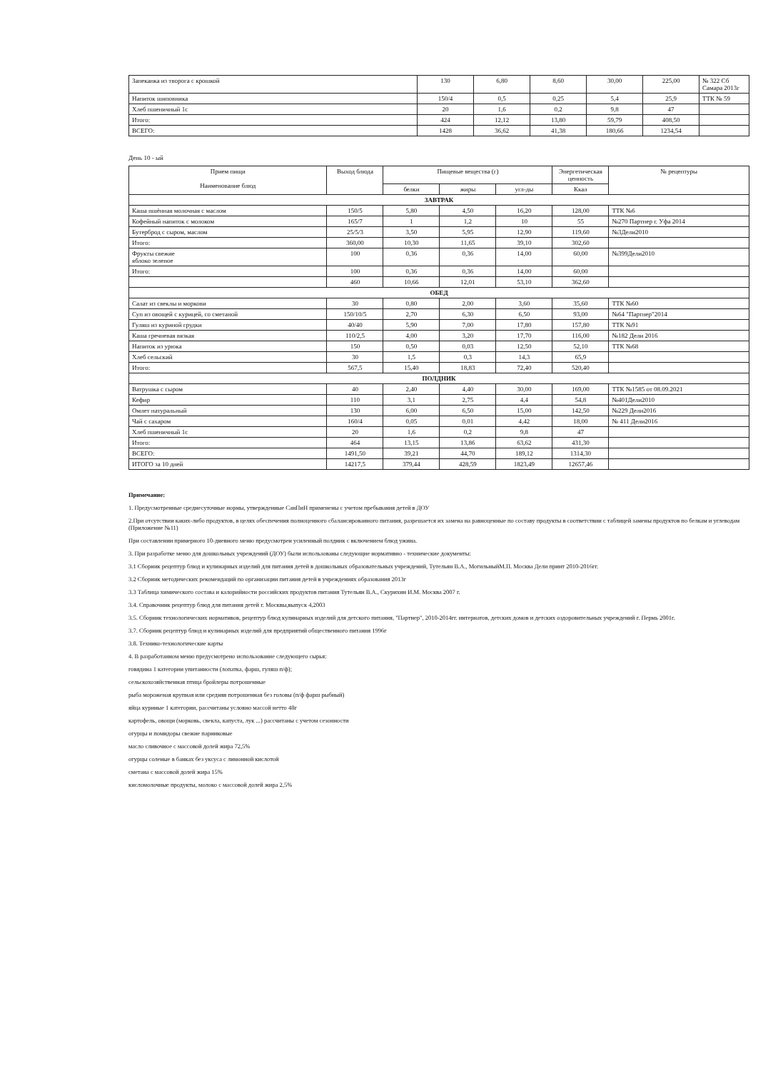| Запеканка из творога с крошкой | 130 | 6,80 | 8,60 | 30,00 | 225,00 | № 322 Сб Самара 2013г |
| Напиток шиповника | 150/4 | 0,5 | 0,25 | 5,4 | 25,9 | ТТК № 59 |
| Хлеб пшеничный 1с | 20 | 1,6 | 0,2 | 9,8 | 47 | |
| Итого: | 424 | 12,12 | 13,80 | 59,79 | 408,50 | |
| ВСЕГО: | 1428 | 36,62 | 41,38 | 180,66 | 1234,54 | |
День 10 - ый
| Прием пищи Наименование блюд | Выход блюда | Пищевые вещества (г) | | | Энергетическая ценность | № рецептуры |
| --- | --- | --- | --- | --- | --- | --- |
| | | белки | жиры | угл-ды | Ккал | |
| ЗАВТРАК | | | | | | |
| Каша пшённая молочная с маслом | 150/5 | 5,80 | 4,50 | 16,20 | 128,00 | ТТК №6 |
| Кофейный напиток с молоком | 165/7 | 1 | 1,2 | 10 | 55 | №270 Партнер г. Уфа 2014 |
| Бутерброд с сыром, маслом | 25/5/3 | 3,50 | 5,95 | 12,90 | 119,60 | №3Дели2010 |
| Итого: | 360,00 | 10,30 | 11,65 | 39,10 | 302,60 | |
| Фрукты свежие яблоко зеленое | 100 | 0,36 | 0,36 | 14,00 | 60,00 | №399Дели2010 |
| Итого: | 100 | 0,36 | 0,36 | 14,00 | 60,00 | |
| | 460 | 10,66 | 12,01 | 53,10 | 362,60 | |
| ОБЕД | | | | | | |
| Салат из свеклы и моркови | 30 | 0,80 | 2,00 | 3,60 | 35,60 | ТТК №60 |
| Суп из овощей с курицей, со сметаной | 150/10/5 | 2,70 | 6,30 | 6,50 | 93,00 | №64 "Партнер"2014 |
| Гуляш из куриной грудки | 40/40 | 5,90 | 7,00 | 17,80 | 157,80 | ТТК №91 |
| Каша гречневая вязкая | 110/2,5 | 4,00 | 3,20 | 17,70 | 116,00 | №182 Дели 2016 |
| Напиток из урюка | 150 | 0,50 | 0,03 | 12,50 | 52,10 | ТТК №68 |
| Хлеб сельский | 30 | 1,5 | 0,3 | 14,3 | 65,9 | |
| Итого: | 567,5 | 15,40 | 18,83 | 72,40 | 520,40 | |
| ПОЛДНИК | | | | | | |
| Ватрушка с сыром | 40 | 2,40 | 4,40 | 30,00 | 169,00 | ТТК №1585 от 08.09.2021 |
| Кефир | 110 | 3,1 | 2,75 | 4,4 | 54,8 | №401Дели2010 |
| Омлет натуральный | 130 | 6,00 | 6,50 | 15,00 | 142,50 | №229 Дели2016 |
| Чай с сахаром | 160/4 | 0,05 | 0,01 | 4,42 | 18,00 | № 411 Дели2016 |
| Хлеб пшеничный 1с | 20 | 1,6 | 0,2 | 9,8 | 47 | |
| Итого: | 464 | 13,15 | 13,86 | 63,62 | 431,30 | |
| ВСЕГО: | 1491,50 | 39,21 | 44,70 | 189,12 | 1314,30 | |
| ИТОГО за 10 дней | 14217,5 | 379,44 | 428,59 | 1823,49 | 12657,46 | |
Примечание:
1. Предусмотренные среднесуточные нормы, утвержденные СанПиН применены с учетом пребывания детей в ДОУ
2.При отсутствии каких-либо продуктов, в целях обеспечения полноценного сбалансированного питания, разрешается их замена на равноценные по составу продукты в соответствии с таблицей замены продуктов по белкам и углеводам (Приложение №11)
При составлении примерного 10-дневного меню предусмотрен усиленный полдник с включением блюд ужина.
3. При разработке меню для дошкольных учреждений (ДОУ) были использованы следующие нормативно - технические документы:
3.1 Сборник рецептур блюд и кулинарных изделий для питания детей в дошкольных образовательных учреждений, Тутельян В.А., МогильныйМ.П. Москва Дели принт 2010-2016гг.
3.2 Сборник методических рекомендаций по организации питания детей в учреждениях образования 2013г
3.3 Таблица химического состава и калорийности российских продуктов питания Тутельян В.А., Скурихин И.М. Москва 2007 г.
3.4. Справочник рецептур блюд для питания детей г. Москвы,выпуск 4,2003
3.5. Сборник технологических нормативов, рецептур блюд кулинарных изделий для детского питания, "Партнер", 2010-2014гг. интернатов, детских домов и детских оздоровительных учреждений г. Пермь 2001г.
3.7. Сборник рецептур блюд и кулинарных изделий для предприятий общественного питания 1996г
3.8. Технико-технологические карты
4. В разработанном меню предусмотрено использование следующего сырья:
говядина 1 категории упитанности (лопатка, фарш, гуляш п/ф);
сельскохозяйственная птица бройлеры потрошенные
рыба мороженая крупная или средняя потрошенная без головы (п/ф фарш рыбный)
яйца куриные 1 категории, рассчитаны условно массой нетто 48г
картофель, овощи (морковь, свекла, капуста, лук ...) рассчитаны с учетом сезонности
огурцы и помидоры свежие парниковые
масло сливочное с массовой долей жира 72,5%
огурцы соленые в банках без уксуса с лимонной кислотой
сметана с массовой долей жира 15%
кисломолочные продукты, молоко с массовой долей жира 2,5%